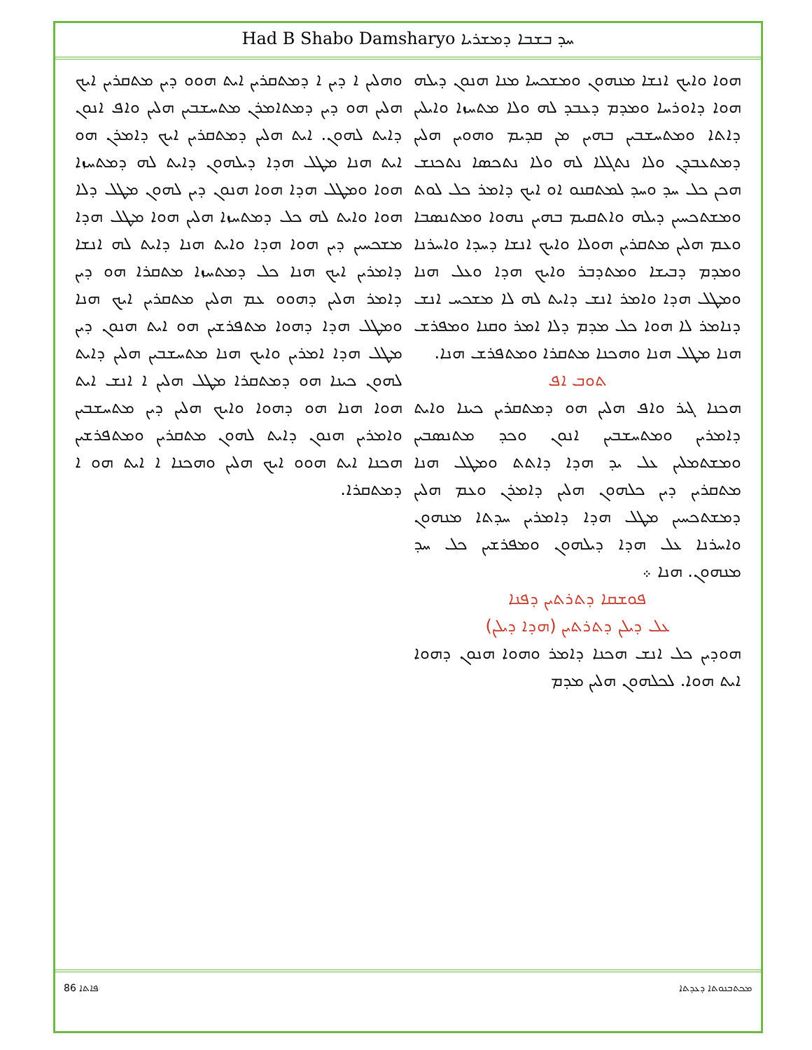Had B Shabo Damsharyo ܚܕ ܒܫܒܐ ܕܡܫܪܝܐ
ܗܘܐ ܘܐܝܟ ܐܢܫܐ ܡܢܗܘܢ ܘܡܫܟܚܐ ܡܢܐ ܗܢܘܢ ܕܝܠܗ ܗܘܐ ܕܐܘܪܚܐ ܘܡܕܡ ܕܥܒܕ ܠܗ ܘܠܐ ܡܬܚܙܐ ܘܐܝܠܝܢ ܕܐܬܐ ܘܡܬܚܫܒܝܢ ܒܗܝܢ ܡܢ ܩܕܝܡ ܘܗܘܝܢ ܗܠܝܢ ܕܡܬܥܒܕܢ ܘܠܐ ܢܬܓܠܐ ܠܗ ܘܠܐ ܢܬܟܣܐ ܢܬܟܢܫ ܗܟܢ ܟܠ ܚܕ ܘܚܕ ܠܡܬܩܢܘ ܐܘ ܐܝܟ ܕܐܡܪ ܟܠ ܠܘܬ ܘܡܫܬܟܚܝܢ ܕܝܠܗ ܘܐܬܩܝܡ ܒܗܝܢ ܢܗܘܐ ܘܡܬܢܣܒܐ ܘܥܡ ܗܠܝܢ ܡܬܩܪܝܢ ܗܘܠܐ ܘܐܝܟ ܐܢܫܐ ܕܚܕܐ ܘܐܚܪܢܐ ܘܡܕܡ ܕܒܝܫܐ ܘܡܬܕܒܪ ܘܐܝܟ ܗܕܐ ܘܥܠ ܗܢܐ ܘܡܛܠ ܗܕܐ ܘܐܡܪ ܐܢܫ ܕܐܝܬ ܠܗ ܠܐ ܡܫܟܚ ܐܢܫ ܕܢܐܡܪ ܠܐ ܗܘܐ ܟܠ ܡܕܡ ܕܠܐ ܐܡܪ ܘܩܢܐ ܘܡܦܪܫ ܗܢܐ ܡܛܠ ܗܢܐ ܘܗܟܢܐ ܡܬܩܪܐ ܘܡܬܦܪܫ ܗܢܐ.
ܬܘܒ ܐܦ
ܗܟܢܐ ܓܝܪ ܘܐܦ ܗܠܝܢ ܗܘ ܕܡܬܩܪܝܢ ܟܝܢܐ ܘܐܝܬ ܕܐܡܪܝܢ ܘܡܬܚܫܒܝܢ ܐܢܘܢ ܘܟܕ ܡܬܢܣܒܝܢ ܘܡܫܬܡܠܝܢ ܥܠ ܝܕ ܗܕܐ ܕܐܬܬ ܘܡܛܠ ܗܢܐ ܡܬܩܪܝܢ ܕܝܢ ܟܠܗܘܢ ܗܠܝܢ ܕܐܡܪܢ ܘܥܡ ܗܠܝܢ ܕܡܫܬܟܚܝܢ ܡܛܠ ܗܕܐ ܕܐܡܪܝܢ ܚܕܬܐ ܡܢܗܘܢ ܘܐܚܪܢܐ ܥܠ ܗܕܐ ܕܝܠܗܘܢ ܘܡܦܪܫܝܢ ܟܠ ܚܕ ܡܢܗܘܢ. ܗܢܐ ܀
ܦܘܫܩܐ ܕܬܪܬܝܢ ܕܦܢܐ
ܥܠ ܕܝܠܢ ܕܬܪܬܝܢ (ܗܕܐ ܕܝܠܢ)
ܗܘܕܝܢ ܟܠ ܐܢܫ ܗܟܢܐ ܕܐܡܪ ܘܗܘܐ ܗܢܘܢ ܕܗܘܐ ܐܝܬ ܗܘܐ. ܠܟܠܗܘܢ ܗܠܝܢ ܡܕܡ
ܘܗܠܝܢ ܐ ܕܝܢ ܐ ܕܡܬܩܪܝܢ ܐܝܬ ܗܘܘ ܕܝܢ ܡܬܩܪܝܢ ܐܝܟ ܗܠܝܢ ܗܘ ܕܝܢ ܕܡܬܐܡܪܢ ܡܬܚܫܒܝܢ ܗܠܝܢ ܘܐܦ ܐܢܘܢ ܕܐܝܬ ܠܗܘܢ. ܐܝܬ ܗܠܝܢ ܕܡܬܩܪܝܢ ܐܝܟ ܕܐܡܪܢ ܗܘ ܐܝܬ ܗܢܐ ܡܛܠ ܗܕܐ ܕܝܠܗܘܢ ܕܐܝܬ ܠܗ ܕܡܬܚܙܐ ܗܘܐ ܘܡܛܠ ܗܕܐ ܗܘܐ ܗܢܘܢ ܕܝܢ ܠܗܘܢ ܡܛܠ ܕܠܐ ܗܘܐ ܘܐܝܬ ܠܗ ܟܠ ܕܡܬܚܙܐ ܗܠܝܢ ܗܘܐ ܡܛܠ ܗܕܐ ܡܫܟܚܝܢ ܕܝܢ ܗܘܐ ܗܕܐ ܘܐܝܬ ܗܢܐ ܕܐܝܬ ܠܗ ܐܢܫܐ ܕܐܡܪܝܢ ܐܝܟ ܗܢܐ ܟܠ ܕܡܬܚܙܐ ܡܬܩܪܐ ܗܘ ܕܝܢ ܕܐܡܪ ܗܠܝܢ ܕܗܘܘ ܥܡ ܗܠܝܢ ܡܬܩܪܝܢ ܐܝܟ ܗܢܐ ܘܡܛܠ ܗܕܐ ܕܗܘܐ ܡܬܦܪܫܝܢ ܗܘ ܐܝܬ ܗܢܘܢ ܕܝܢ ܡܛܠ ܗܕܐ ܐܡܪܝܢ ܘܐܝܟ ܗܢܐ ܡܬܚܫܒܝܢ ܗܠܝܢ ܕܐܝܬ ܠܗܘܢ ܟܝܢܐ ܗܘ ܕܡܬܩܪܐ ܡܛܠ ܗܠܝܢ ܐ ܐܢܫ ܐܝܬ ܗܘܐ ܗܢܐ ܗܘ ܕܗܘܐ ܘܐܝܟ ܗܠܝܢ ܕܝܢ ܡܬܚܫܒܝܢ ܘܐܡܪܝܢ ܗܢܘܢ ܕܐܝܬ ܠܗܘܢ ܡܬܩܪܝܢ ܘܡܬܦܪܫܝܢ ܗܟܢܐ ܐܝܬ ܗܘܘ ܐܝܟ ܗܠܝܢ ܘܗܟܢܐ ܐ ܐܝܬ ܗܘ ܐ ܕܡܬܩܪܐ.
86 ܦܐܬܐ ܡܟܬܒܢܘܬܐ ܕܥܕܬܐ